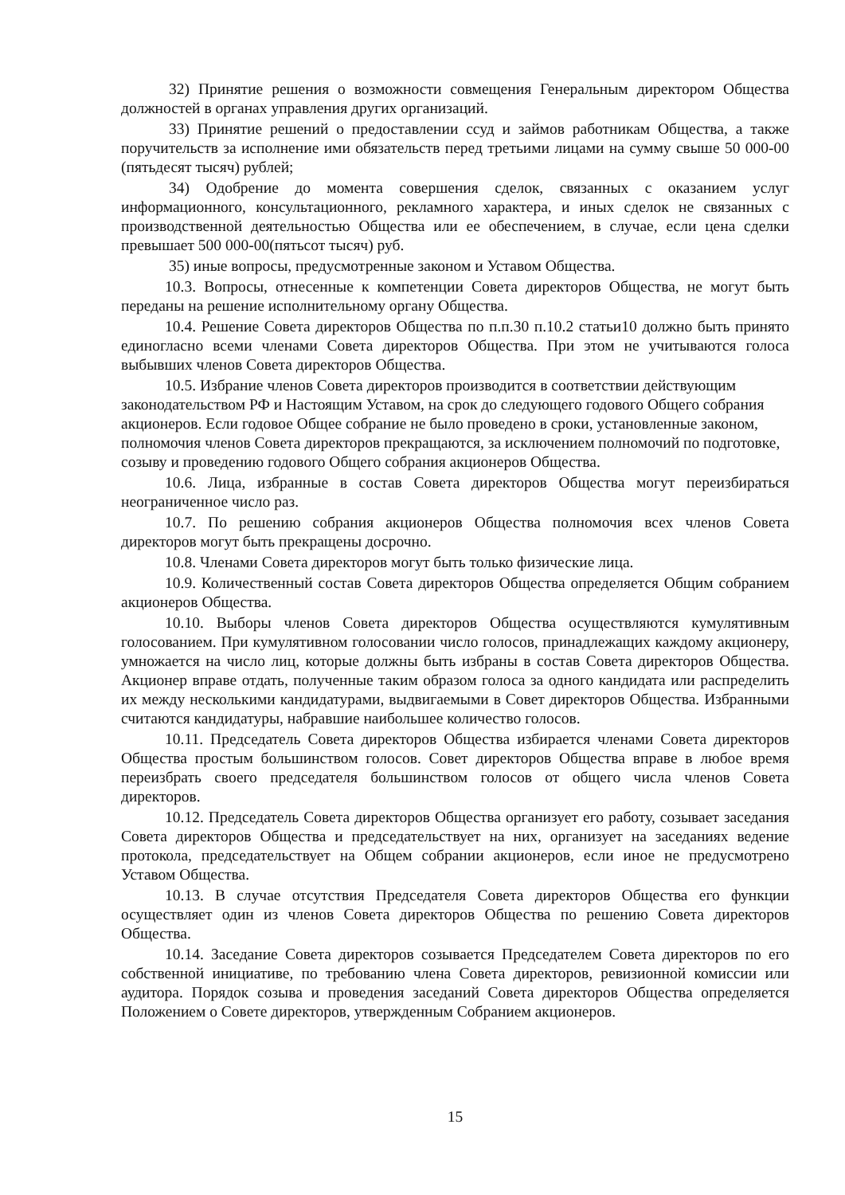32) Принятие решения о возможности совмещения Генеральным директором Общества должностей в органах управления других организаций.
33) Принятие решений о предоставлении ссуд и займов работникам Общества, а также поручительств за исполнение ими обязательств перед третьими лицами на сумму свыше 50 000-00 (пятьдесят тысяч) рублей;
34) Одобрение до момента совершения сделок, связанных с оказанием услуг информационного, консультационного, рекламного характера, и иных сделок не связанных с производственной деятельностью Общества или ее обеспечением, в случае, если цена сделки превышает 500 000-00(пятьсот тысяч) руб.
35) иные вопросы, предусмотренные законом и Уставом Общества.
10.3. Вопросы, отнесенные к компетенции Совета директоров Общества, не могут быть переданы на решение исполнительному органу Общества.
10.4. Решение Совета директоров Общества по п.п.30 п.10.2 статьи10 должно быть принято единогласно всеми членами Совета директоров Общества. При этом не учитываются голоса выбывших членов Совета директоров Общества.
10.5. Избрание членов Совета директоров производится в соответствии действующим законодательством РФ и Настоящим Уставом, на срок до следующего годового Общего собрания акционеров. Если годовое Общее собрание не было проведено в сроки, установленные законом, полномочия членов Совета директоров прекращаются, за исключением полномочий по подготовке, созыву и проведению годового Общего собрания акционеров Общества.
10.6. Лица, избранные в состав Совета директоров Общества могут переизбираться неограниченное число раз.
10.7. По решению собрания акционеров Общества полномочия всех членов Совета директоров могут быть прекращены досрочно.
10.8. Членами Совета директоров могут быть только физические лица.
10.9. Количественный состав Совета директоров Общества определяется Общим собранием акционеров Общества.
10.10. Выборы членов Совета директоров Общества осуществляются кумулятивным голосованием. При кумулятивном голосовании число голосов, принадлежащих каждому акционеру, умножается на число лиц, которые должны быть избраны в состав Совета директоров Общества. Акционер вправе отдать, полученные таким образом голоса за одного кандидата или распределить их между несколькими кандидатурами, выдвигаемыми в Совет директоров Общества. Избранными считаются кандидатуры, набравшие наибольшее количество голосов.
10.11. Председатель Совета директоров Общества избирается членами Совета директоров Общества простым большинством голосов. Совет директоров Общества вправе в любое время переизбрать своего председателя большинством голосов от общего числа членов Совета директоров.
10.12. Председатель Совета директоров Общества организует его работу, созывает заседания Совета директоров Общества и председательствует на них, организует на заседаниях ведение протокола, председательствует на Общем собрании акционеров, если иное не предусмотрено Уставом Общества.
10.13. В случае отсутствия Председателя Совета директоров Общества его функции осуществляет один из членов Совета директоров Общества по решению Совета директоров Общества.
10.14. Заседание Совета директоров созывается Председателем Совета директоров по его собственной инициативе, по требованию члена Совета директоров, ревизионной комиссии или аудитора. Порядок созыва и проведения заседаний Совета директоров Общества определяется Положением о Совете директоров, утвержденным Собранием акционеров.
15